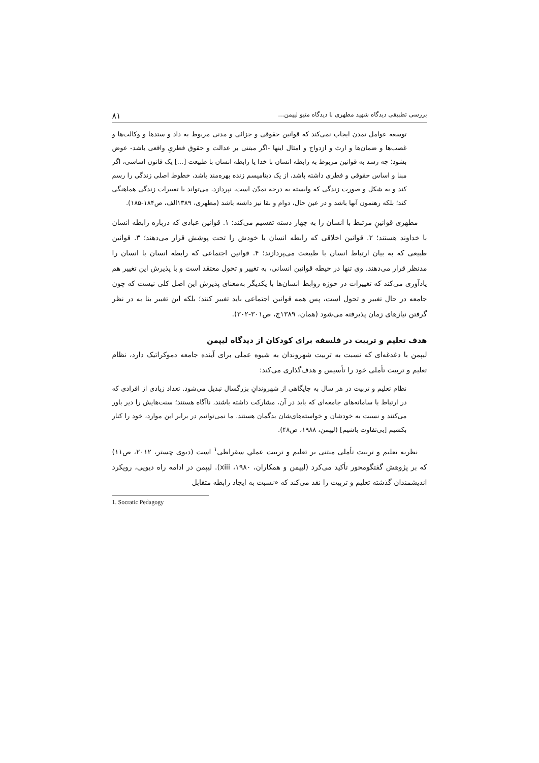بررسی تطبیقی دیدگاه شهید مطهری با دیدگاه متیو لیپمن… ۸۱
توسعه عوامل تمدن ایجاب نمی‌کند که قوانین حقوقی و جزائی و مدنی مربوط به داد و ستدها و وکالت‌ها و غصب‌ها و ضمان‌ها و ارث و ازدواج و امثال اینها -اگر مبتنی بر عدالت و حقوق فطریِ واقعی باشد- عوض بشود؛ چه رسد به قوانین مربوط به رابطه انسان با خدا یا رابطه انسان با طبیعت [...] یک قانون اساسی، اگر مبنا و اساس حقوقی و فطری داشته باشد، از یک دینامیسم زنده بهره‌مند باشد، خطوط اصلی زندگی را رسم کند و به شکل و صورت زندگی که وابسته به درجه تمدّن است، نپردازد، می‌تواند با تغییرات زندگی هماهنگی کند؛ بلکه رهنمون آنها باشد و در عین حال، دوام و بقا نیز داشته باشد (مطهری، ۱۳۸۹الف، ص۱۸۴-۱۸۵).
مطهری قوانینِ مرتبط با انسان را به چهار دسته تقسیم می‌کند: ۱. قوانین عبادی که درباره رابطه انسان با خداوند هستند؛ ۲. قوانین اخلاقی که رابطه انسان با خودش را تحت پوشش قرار می‌دهند؛ ۳. قوانین طبیعی که به بیان ارتباط انسان با طبیعت می‌پردازند؛ ۴. قوانین اجتماعی که رابطه انسان با انسان را مدنظر قرار می‌دهند. وی تنها در حیطه قوانین انسانی، به تغییر و تحول معتقد است و با پذیرش این تغییر هم یادآوری می‌کند که تغییرات در حوزه روابط انسان‌ها با یکدیگر به‌معنای پذیرش این اصل کلی نیست که چون جامعه در حال تغییر و تحول است، پس همه قوانین اجتماعی باید تغییر کنند؛ بلکه این تغییر بنا به در نظر گرفتن نیازهای زمان پذیرفته می‌شود (همان، ۱۳۸۹ج، ص۳۰۱-۳۰۲).
هدف تعلیم و تربیت در فلسفه برای کودکان از دیدگاه لیپمن
لیپمن با دغدغه‌ای که نسبت به تربیت شهروندان به شیوه عملی برای آینده جامعه دموکراتیک دارد، نظام تعلیم و تربیت تأملی خود را تأسیس و هدف‌گذاری می‌کند:
نظام تعلیم و تربیت در هر سال به جایگاهی از شهروندانِ بزرگسال تبدیل می‌شود. تعداد زیادی از افرادی که در ارتباط با سامانه‌های جامعه‌ای که باید در آن، مشارکت داشته باشند، ناآگاه هستند؛ سنت‌هایش را دیر باور می‌کنند و نسبت به خودشان و خواسته‌های‌شان بدگمان هستند. ما نمی‌توانیم در برابر این موارد، خود را کنار بکشیم [بی‌تفاوت باشیم] (لیپمن، ۱۹۸۸، ص۴۸).
نظریه تعلیم و تربیت تأملی مبتنی بر تعلیم و تربیت عملیِ سقراطی<sup>۱</sup> است (دیوی چستر، ۲۰۱۲، ص۱۱) که بر پژوهش گفتگومحور تأکید می‌کرد (لیپمن و همکاران، ۱۹۸۰، xiii). لیپمن در ادامه راه دیویی، رویکرد اندیشمندان گذشته تعلیم و تربیت را نقد می‌کند که «نسبت به ایجاد رابطه متقابل
1. Socratic Pedagogy